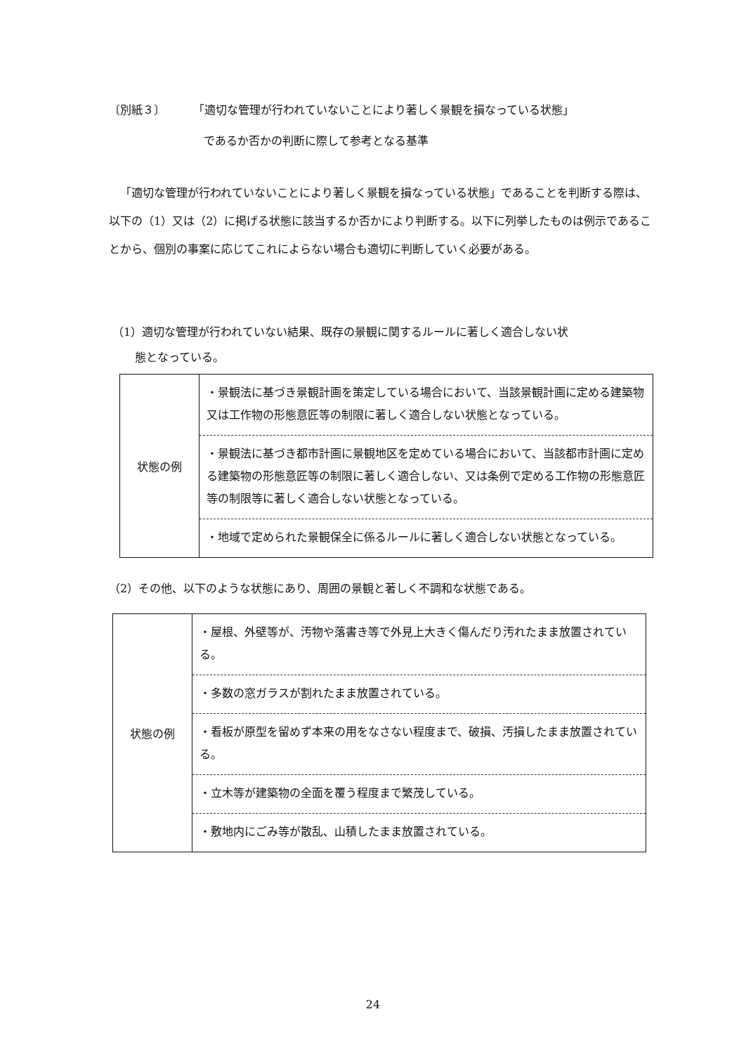〔別紙３〕 「適切な管理が行われていないことにより著しく景観を損なっている状態」
であるか否かの判断に際して参考となる基準
「適切な管理が行われていないことにより著しく景観を損なっている状態」であることを判断する際は、以下の（1）又は（2）に掲げる状態に該当するか否かにより判断する。以下に列挙したものは例示であることから、個別の事案に応じてこれによらない場合も適切に判断していく必要がある。
（1）適切な管理が行われていない結果、既存の景観に関するルールに著しく適合しない状
　　態となっている。
| 状態の例 | ・景観法に基づき景観計画を策定している場合において、当該景観計画に定める建築物又は工作物の形態意匠等の制限に著しく適合しない状態となっている。 ・景観法に基づき都市計画に景観地区を定めている場合において、当該都市計画に定める建築物の形態意匠等の制限に著しく適合しない、又は条例で定める工作物の形態意匠等の制限等に著しく適合しない状態となっている。 ・地域で定められた景観保全に係るルールに著しく適合しない状態となっている。 |
（2）その他、以下のような状態にあり、周囲の景観と著しく不調和な状態である。
| 状態の例 | ・屋根、外壁等が、汚物や落書き等で外見上大きく傷んだり汚れたまま放置されている。 ・多数の窓ガラスが割れたまま放置されている。 ・看板が原型を留めず本来の用をなさない程度まで、破損、汚損したまま放置されている。 ・立木等が建築物の全面を覆う程度まで繁茂している。 ・敷地内にごみ等が散乱、山積したまま放置されている。 |
24